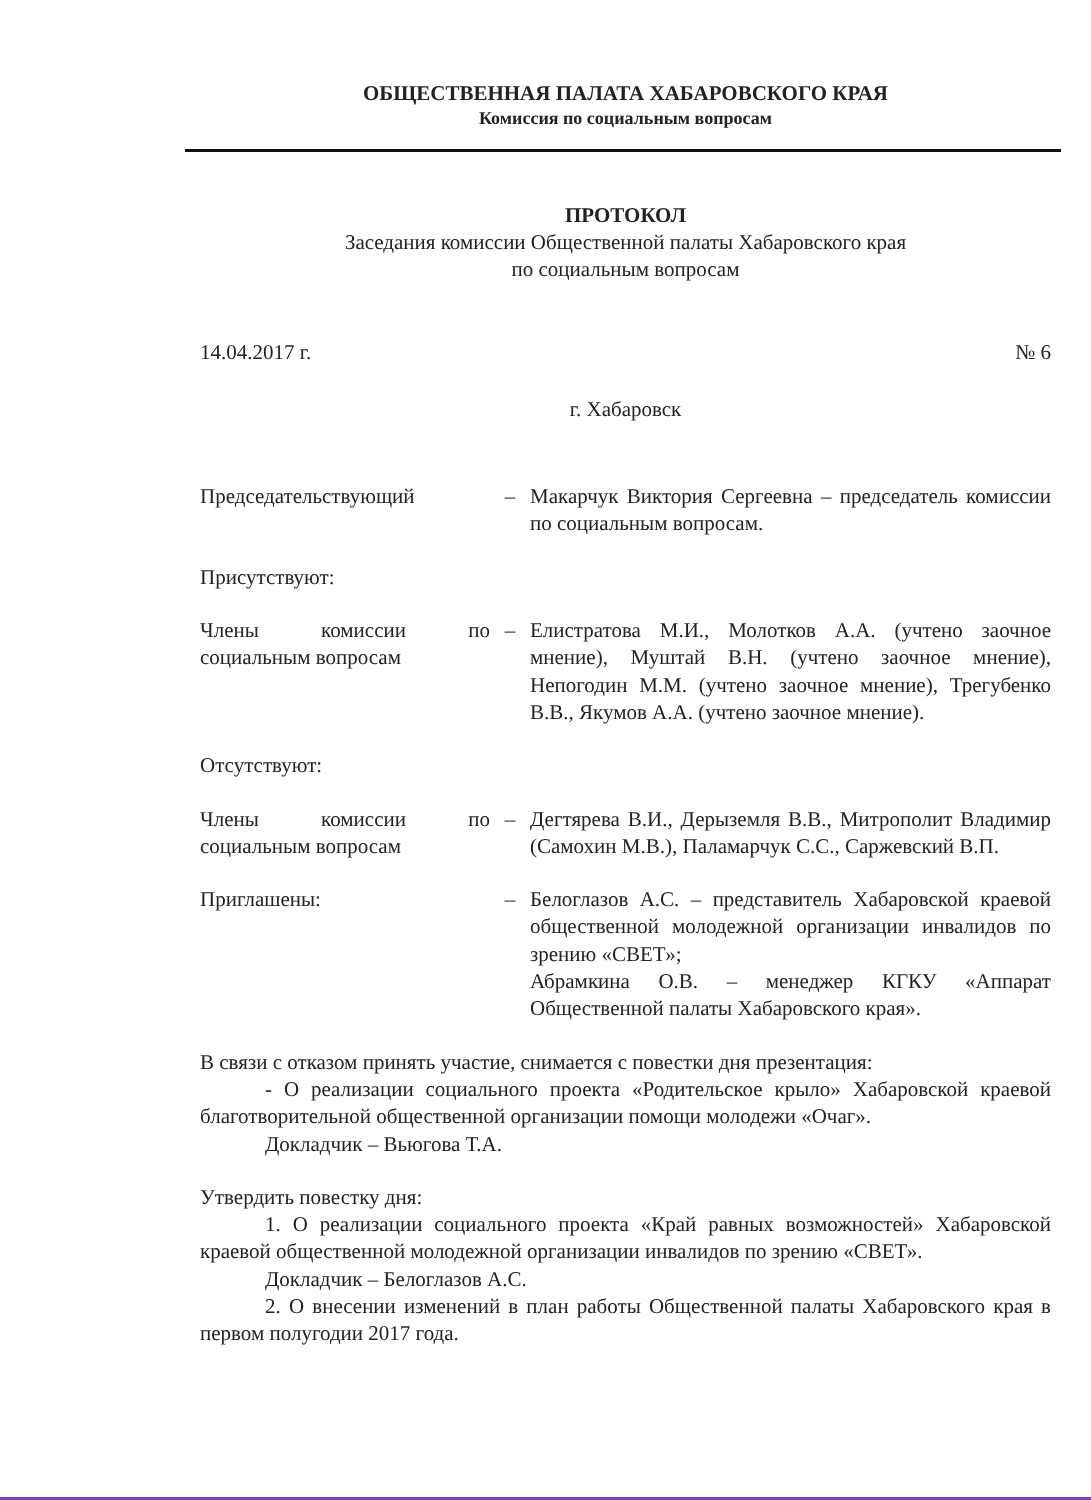ОБЩЕСТВЕННАЯ ПАЛАТА ХАБАРОВСКОГО КРАЯ
Комиссия по социальным вопросам
ПРОТОКОЛ
Заседания комиссии Общественной палаты Хабаровского края
по социальным вопросам
14.04.2017 г. № 6
г. Хабаровск
Председательствующий – Макарчук Виктория Сергеевна – председатель комиссии по социальным вопросам.
Присутствуют:
Члены комиссии по социальным вопросам
– Елистратова М.И., Молотков А.А. (учтено заочное мнение), Муштай В.Н. (учтено заочное мнение), Непогодин М.М. (учтено заочное мнение), Трегубенко В.В., Якумов А.А. (учтено заочное мнение).
Отсутствуют:
Члены комиссии по социальным вопросам
– Дегтярева В.И., Дерыземля В.В., Митрополит Владимир (Самохин М.В.), Паламарчук С.С., Саржевский В.П.
Приглашены: – Белоглазов А.С. – представитель Хабаровской краевой общественной молодежной организации инвалидов по зрению «СВЕТ»;
Абрамкина О.В. – менеджер КГКУ «Аппарат Общественной палаты Хабаровского края».
В связи с отказом принять участие, снимается с повестки дня презентация:
- О реализации социального проекта «Родительское крыло» Хабаровской краевой благотворительной общественной организации помощи молодежи «Очаг».
Докладчик – Вьюгова Т.А.
Утвердить повестку дня:
1. О реализации социального проекта «Край равных возможностей» Хабаровской краевой общественной молодежной организации инвалидов по зрению «СВЕТ».
Докладчик – Белоглазов А.С.
2. О внесении изменений в план работы Общественной палаты Хабаровского края в первом полугодии 2017 года.